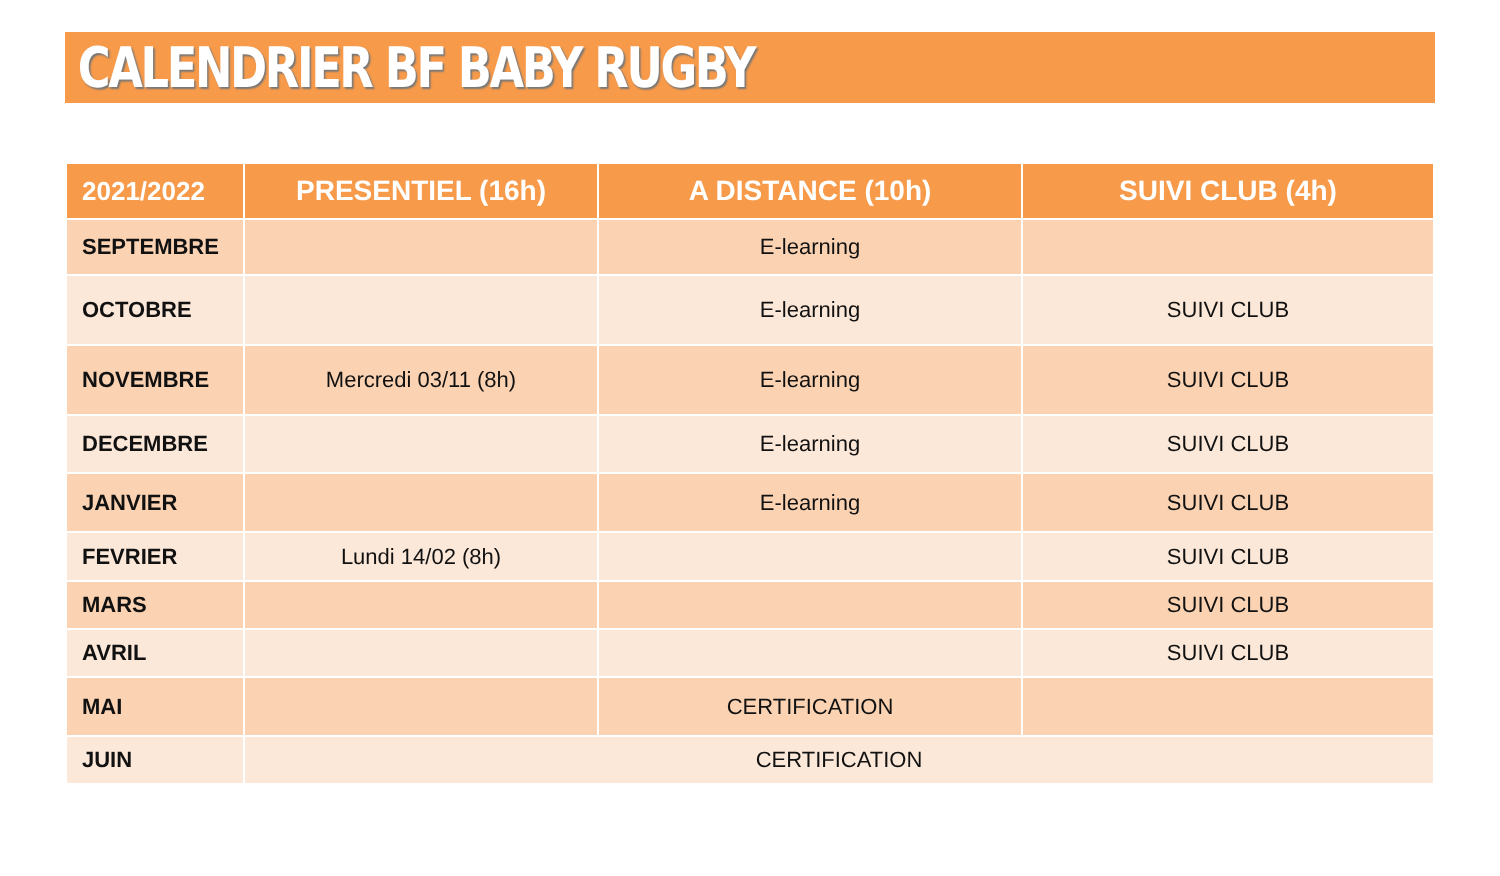CALENDRIER BF BABY RUGBY
| 2021/2022 | PRESENTIEL (16h) | A DISTANCE (10h) | SUIVI CLUB (4h) |
| --- | --- | --- | --- |
| SEPTEMBRE | | E-learning | |
| OCTOBRE | | E-learning | SUIVI CLUB |
| NOVEMBRE | Mercredi 03/11 (8h) | E-learning | SUIVI CLUB |
| DECEMBRE | | E-learning | SUIVI CLUB |
| JANVIER | | E-learning | SUIVI CLUB |
| FEVRIER | Lundi 14/02 (8h) | | SUIVI CLUB |
| MARS | | | SUIVI CLUB |
| AVRIL | | | SUIVI CLUB |
| MAI | | CERTIFICATION | |
| JUIN | CERTIFICATION | | |